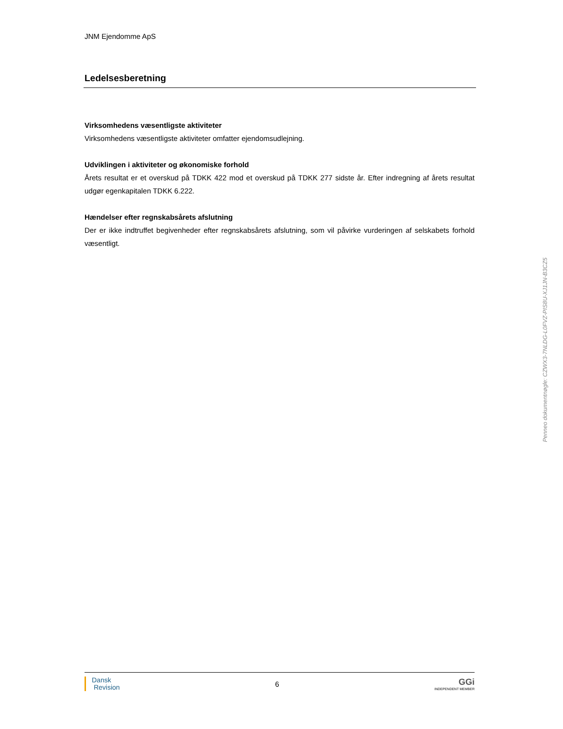JNM Ejendomme ApS
Ledelsesberetning
Virksomhedens væsentligste aktiviteter
Virksomhedens væsentligste aktiviteter omfatter ejendomsudlejning.
Udviklingen i aktiviteter og økonomiske forhold
Årets resultat er et overskud på TDKK 422 mod et overskud på TDKK 277 sidste år. Efter indregning af årets resultat udgør egenkapitalen TDKK 6.222.
Hændelser efter regnskabsårets afslutning
Der er ikke indtruffet begivenheder efter regnskabsårets afslutning, som vil påvirke vurderingen af selskabets forhold væsentligt.
Dansk
Revision
6
GGi
INDEPENDENT MEMBER
Penneo dokumentnøgle: CZWX3-7NLDG-L0FVZ-PIS8U-XJ1JN-B3CZ5